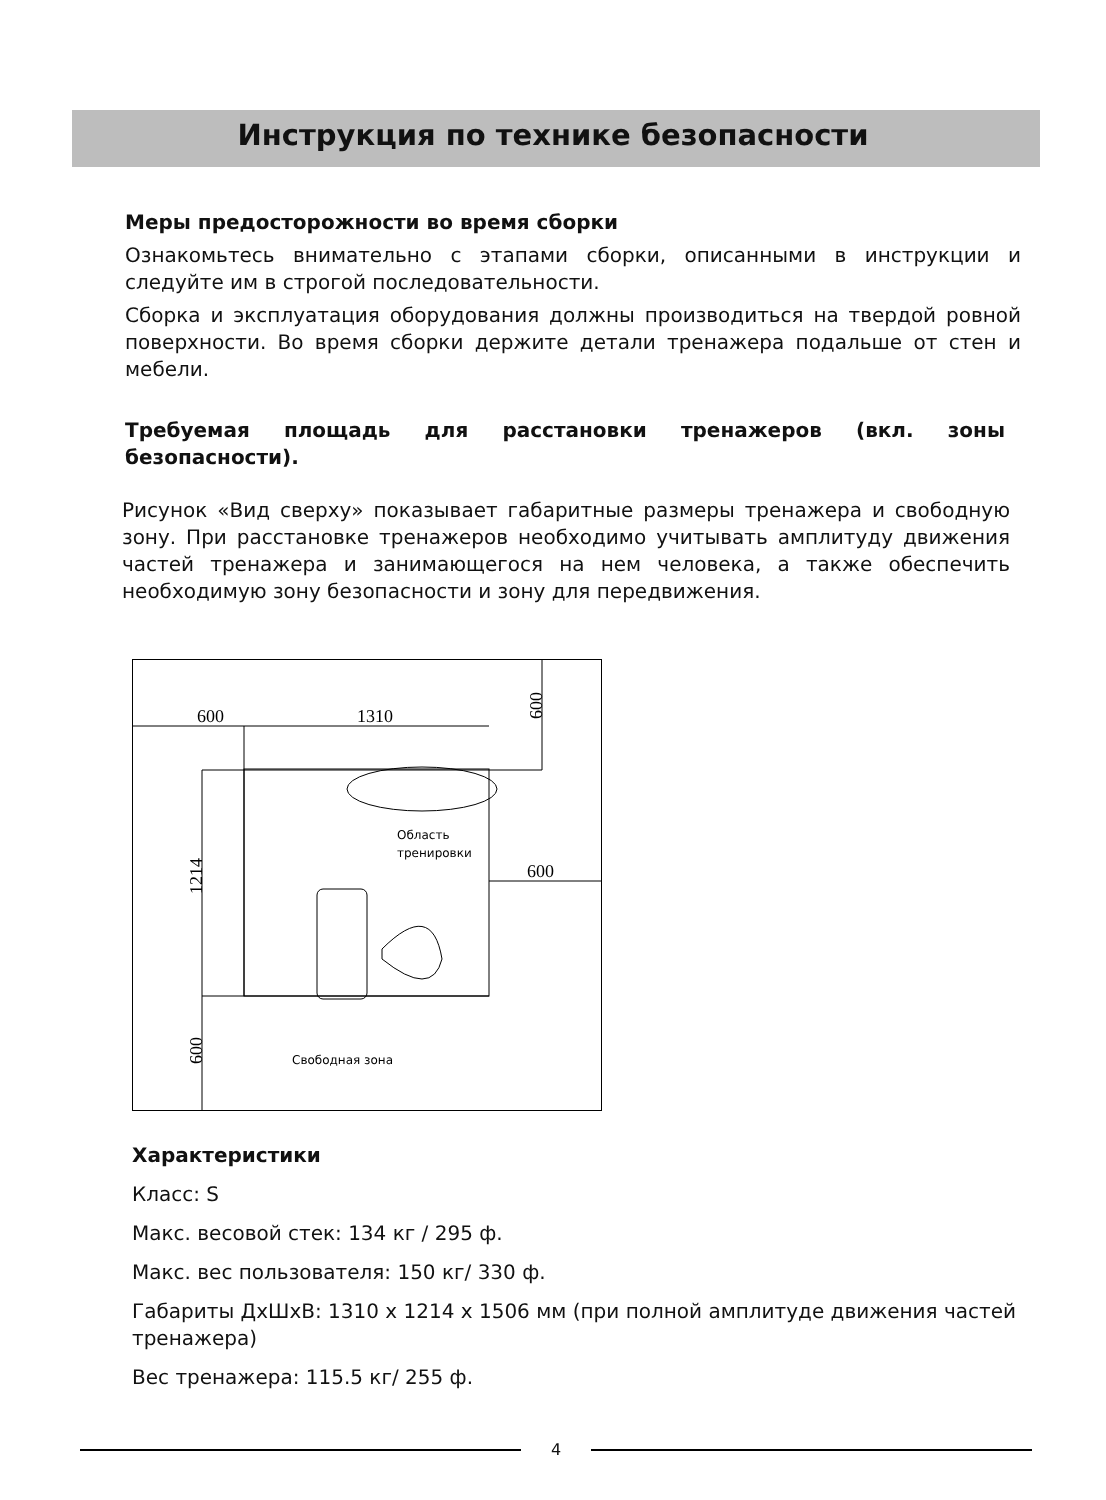Инструкция по технике безопасности
Меры предосторожности во время сборки
Ознакомьтесь внимательно с этапами сборки, описанными в инструкции и следуйте им в строгой последовательности.
Сборка и эксплуатация оборудования должны производиться на твердой ровной поверхности. Во время сборки держите детали тренажера подальше от стен и мебели.
Требуемая площадь для расстановки тренажеров (вкл. зоны безопасности).
Рисунок «Вид сверху» показывает габаритные размеры тренажера и свободную зону. При расстановке тренажеров необходимо учитывать амплитуду движения частей тренажера и занимающегося на нем человека, а также обеспечить необходимую зону безопасности и зону для передвижения.
600
1310
600
1214
600
600
Область
тренировки
Свободная зона
Характеристики
Класс: S
Макс. весовой стек: 134 кг / 295 ф.
Макс. вес пользователя: 150 кг/ 330 ф.
Габариты ДхШхВ: 1310 х 1214 х 1506 мм (при полной амплитуде движения частей тренажера)
Вес тренажера: 115.5 кг/ 255 ф.
4